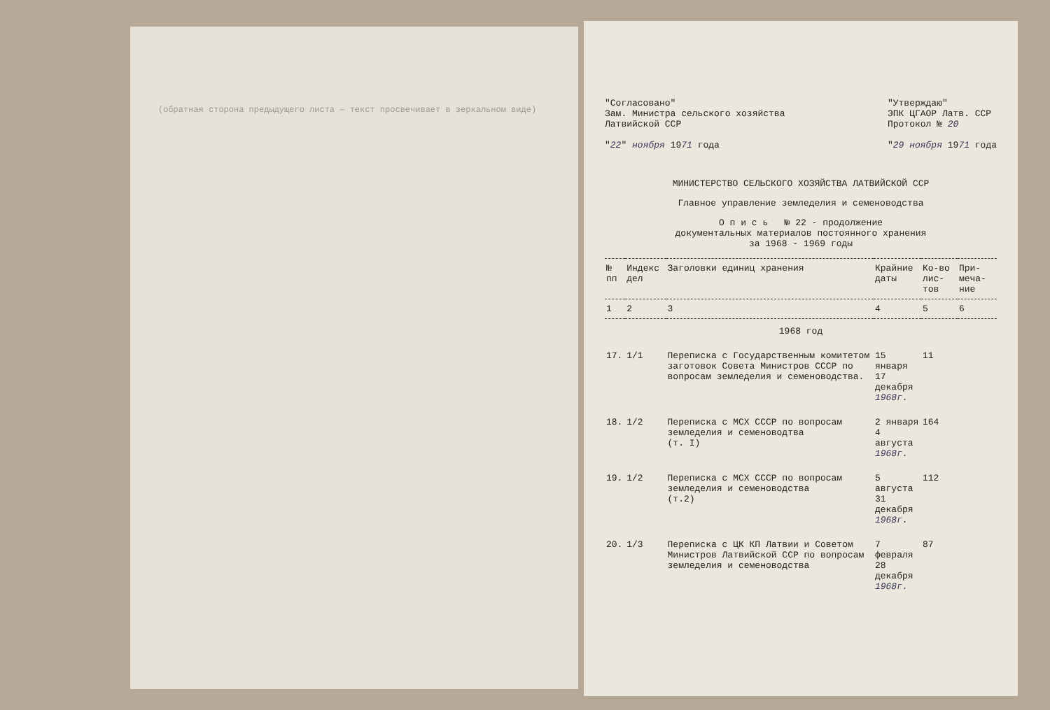(обратная сторона предыдущего листа — текст просвечивает в зеркальном виде)
"Согласовано"
Зам. Министра сельского хозяйства
Латвийской ССР
"22" ноября 1971 года
"Утверждаю"
ЭПК ЦГАОР Латв. ССР
Протокол № 20
"29 ноября 1971 года
МИНИСТЕРСТВО СЕЛЬСКОГО ХОЗЯЙСТВА ЛАТВИЙСКОЙ ССР
Главное управление земледелия и семеноводства
О п и с ь № 22 - продолжение
документальных материалов постоянного хранения
за 1968 - 1969 годы
| № пп | Индекс дел | Заголовки единиц хранения | Крайние даты | Ко-во лис-тов | При-меча-ние |
| --- | --- | --- | --- | --- | --- |
| 1 | 2 | 3 | 4 | 5 | 6 |
| 1968 год | | | | | |
| 17. | 1/1 | Переписка с Государственным комитетом заготовок Совета Министров СССР по вопросам земледелия и семеноводства. | 15 января 17 декабря 1968г. | 11 | |
| 18. | 1/2 | Переписка с МСХ СССР по вопросам земледелия и семеноводтва (т. I) | 2 января 4 августа 1968г. | 164 | |
| 19. | 1/2 | Переписка с МСХ СССР по вопросам земледелия и семеноводства (т.2) | 5 августа 31 декабря 1968г. | 112 | |
| 20. | 1/3 | Переписка с ЦК КП Латвии и Советом Министров Латвийской ССР по вопросам земледелия и семеноводства | 7 февраля 28 декабря 1968г. | 87 | |